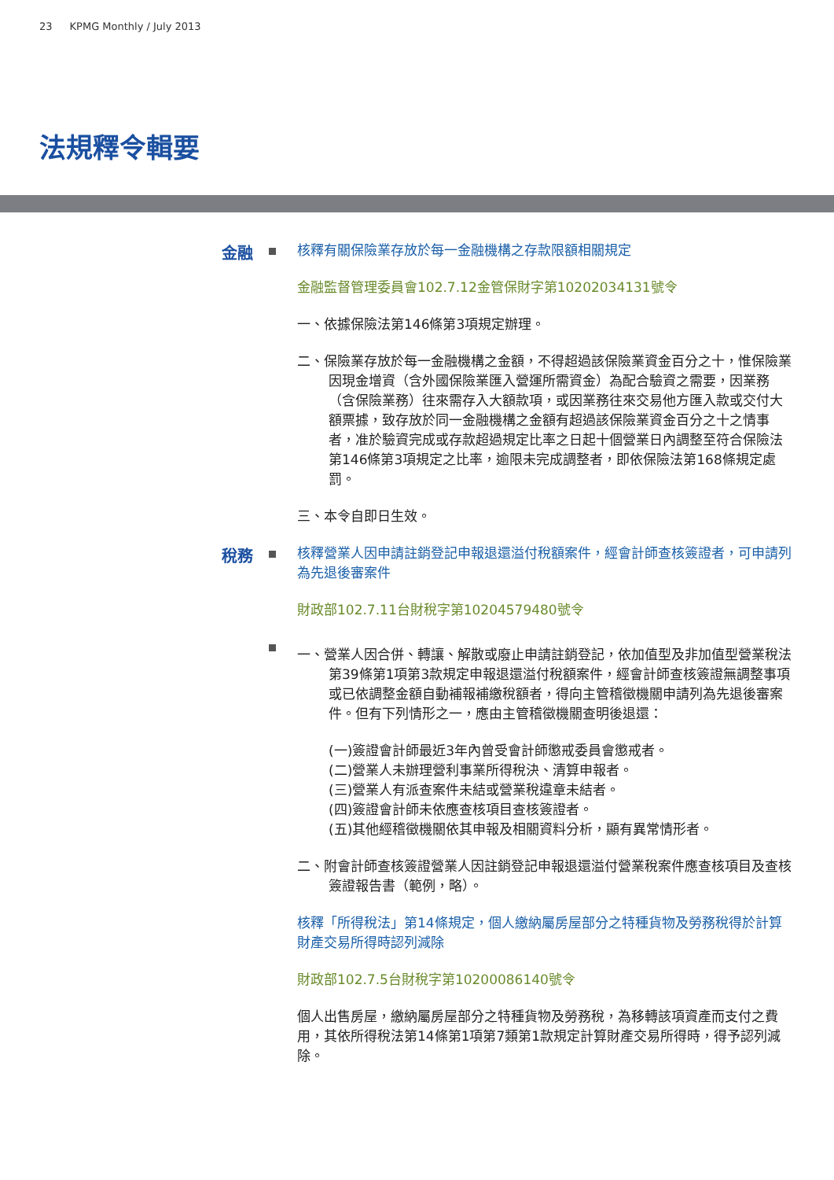23 KPMG Monthly / July 2013
法規釋令輯要
金融
核釋有關保險業存放於每一金融機構之存款限額相關規定
金融監督管理委員會102.7.12金管保財字第10202034131號令
一、依據保險法第146條第3項規定辦理。
二、保險業存放於每一金融機構之金額，不得超過該保險業資金百分之十，惟保險業因現金增資（含外國保險業匯入營運所需資金）為配合驗資之需要，因業務（含保險業務）往來需存入大額款項，或因業務往來交易他方匯入款或交付大額票據，致存放於同一金融機構之金額有超過該保險業資金百分之十之情事者，准於驗資完成或存款超過規定比率之日起十個營業日內調整至符合保險法第146條第3項規定之比率，逾限未完成調整者，即依保險法第168條規定處罰。
三、本令自即日生效。
稅務
核釋營業人因申請註銷登記申報退還溢付稅額案件，經會計師查核簽證者，可申請列為先退後審案件
財政部102.7.11台財稅字第10204579480號令
一、營業人因合併、轉讓、解散或廢止申請註銷登記，依加值型及非加值型營業稅法第39條第1項第3款規定申報退還溢付稅額案件，經會計師查核簽證無調整事項或已依調整金額自動補報補繳稅額者，得向主管稽徵機關申請列為先退後審案件。但有下列情形之一，應由主管稽徵機關查明後退還：
(一)簽證會計師最近3年內曾受會計師懲戒委員會懲戒者。
(二)營業人未辦理營利事業所得稅決、清算申報者。
(三)營業人有派查案件未結或營業稅違章未結者。
(四)簽證會計師未依應查核項目查核簽證者。
(五)其他經稽徵機關依其申報及相關資料分析，顯有異常情形者。
二、附會計師查核簽證營業人因註銷登記申報退還溢付營業稅案件應查核項目及查核簽證報告書（範例，略）。
核釋「所得稅法」第14條規定，個人繳納屬房屋部分之特種貨物及勞務稅得於計算財產交易所得時認列減除
財政部102.7.5台財稅字第10200086140號令
個人出售房屋，繳納屬房屋部分之特種貨物及勞務稅，為移轉該項資產而支付之費用，其依所得稅法第14條第1項第7類第1款規定計算財產交易所得時，得予認列減除。